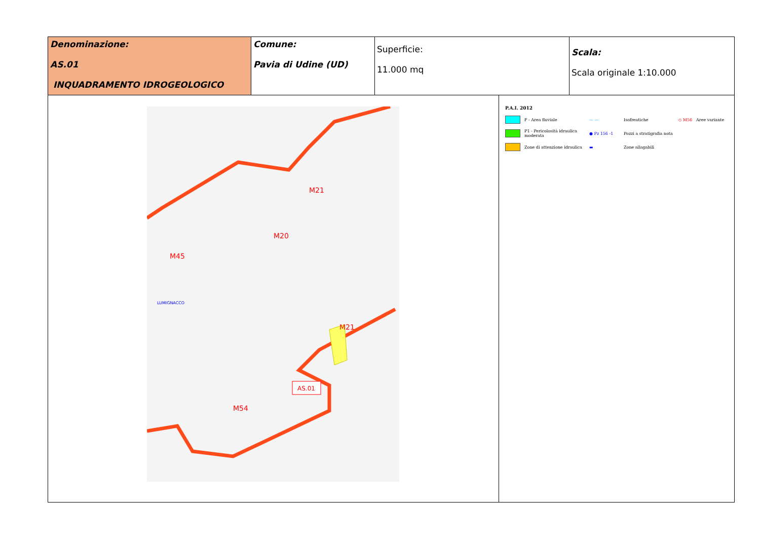| Denominazione: AS.01 INQUADRAMENTO IDROGEOLOGICO | Comune: Pavia di Udine (UD) | Superficie: 11.000 mq | Scala: Scala originale 1:10.000 |
M21
M20
M45
M21
M54
LUMIGNACCO
AS.01
P.A.I. 2012
F - Area fluviale — — Isofreatiche ◇ M56 Aree variante
P1 - Pericolosità idraulica moderata ● Pz 156 -1 Pozzi a stratigrafia nota
Zone di attenzione idraulica ▬ Zone allagabili